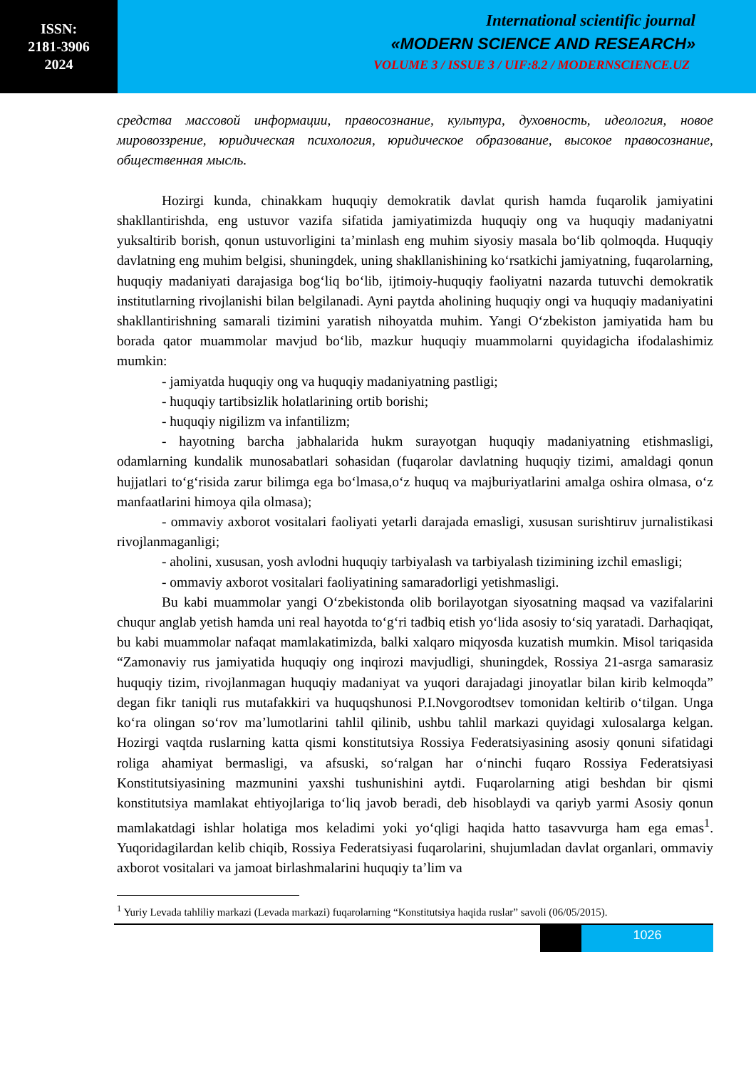ISSN:
2181-3906
2024
International scientific journal
«MODERN SCIENCE AND RESEARCH»
VOLUME 3 / ISSUE 3 / UIF:8.2 / MODERNSCIENCE.UZ
средства массовой информации, правосознание, культура, духовность, идеология, новое мировоззрение, юридическая психология, юридическое образование, высокое правосознание, общественная мысль.
Hozirgi kunda, chinakkam huquqiy demokratik davlat qurish hamda fuqarolik jamiyatini shakllantirishda, eng ustuvor vazifa sifatida jamiyatimizda huquqiy ong va huquqiy madaniyatni yuksaltirib borish, qonun ustuvorligini ta’minlash eng muhim siyosiy masala bo‘lib qolmoqda. Huquqiy davlatning eng muhim belgisi, shuningdek, uning shakllanishining ko‘rsatkichi jamiyatning, fuqarolarning, huquqiy madaniyati darajasiga bog‘liq bo‘lib, ijtimoiy-huquqiy faoliyatni nazarda tutuvchi demokratik institutlarning rivojlanishi bilan belgilanadi. Ayni paytda aholining huquqiy ongi va huquqiy madaniyatini shakllantirishning samarali tizimini yaratish nihoyatda muhim. Yangi O‘zbekiston jamiyatida ham bu borada qator muammolar mavjud bo‘lib, mazkur huquqiy muammolarni quyidagicha ifodalashimiz mumkin:
- jamiyatda huquqiy ong va huquqiy madaniyatning pastligi;
- huquqiy tartibsizlik holatlarining ortib borishi;
- huquqiy nigilizm va infantilizm;
- hayotning barcha jabhalarida hukm surayotgan huquqiy madaniyatning etishmasligi, odamlarning kundalik munosabatlari sohasidan (fuqarolar davlatning huquqiy tizimi, amaldagi qonun hujjatlari to‘g‘risida zarur bilimga ega bo‘lmasa,o‘z huquq va majburiyatlarini amalga oshira olmasa, o‘z manfaatlarini himoya qila olmasa);
- ommaviy axborot vositalari faoliyati yetarli darajada emasligi, xususan surishtiruv jurnalistikasi rivojlanmaganligi;
- aholini, xususan, yosh avlodni huquqiy tarbiyalash va tarbiyalash tizimining izchil emasligi;
- ommaviy axborot vositalari faoliyatining samaradorligi yetishmasligi.
Bu kabi muammolar yangi O‘zbekistonda olib borilayotgan siyosatning maqsad va vazifalarini chuqur anglab yetish hamda uni real hayotda to‘g‘ri tadbiq etish yo‘lida asosiy to‘siq yaratadi. Darhaqiqat, bu kabi muammolar nafaqat mamlakatimizda, balki xalqaro miqyosda kuzatish mumkin. Misol tariqasida “Zamonaviy rus jamiyatida huquqiy ong inqirozi mavjudligi, shuningdek, Rossiya 21-asrga samarasiz huquqiy tizim, rivojlanmagan huquqiy madaniyat va yuqori darajadagi jinoyatlar bilan kirib kelmoqda” degan fikr taniqli rus mutafakkiri va huquqshunosi P.I.Novgorodtsev tomonidan keltirib o‘tilgan. Unga ko‘ra olingan so‘rov ma’lumotlarini tahlil qilinib, ushbu tahlil markazi quyidagi xulosalarga kelgan. Hozirgi vaqtda ruslarning katta qismi konstitutsiya Rossiya Federatsiyasining asosiy qonuni sifatidagi roliga ahamiyat bermasligi, va afsuski, so‘ralgan har o‘ninchi fuqaro Rossiya Federatsiyasi Konstitutsiyasining mazmunini yaxshi tushunishini aytdi. Fuqarolarning atigi beshdan bir qismi konstitutsiya mamlakat ehtiyojlariga to‘liq javob beradi, deb hisoblaydi va qariyb yarmi Asosiy qonun mamlakatdagi ishlar holatiga mos keladimi yoki yo‘qligi haqida hatto tasavvurga ham ega emas<sup>1</sup>. Yuqoridagilardan kelib chiqib, Rossiya Federatsiyasi fuqarolarini, shujumladan davlat organlari, ommaviy axborot vositalari va jamoat birlashmalarini huquqiy ta’lim va
<sup>1</sup> Yuriy Levada tahliliy markazi (Levada markazi) fuqarolarning “Konstitutsiya haqida ruslar” savoli (06/05/2015).
1026